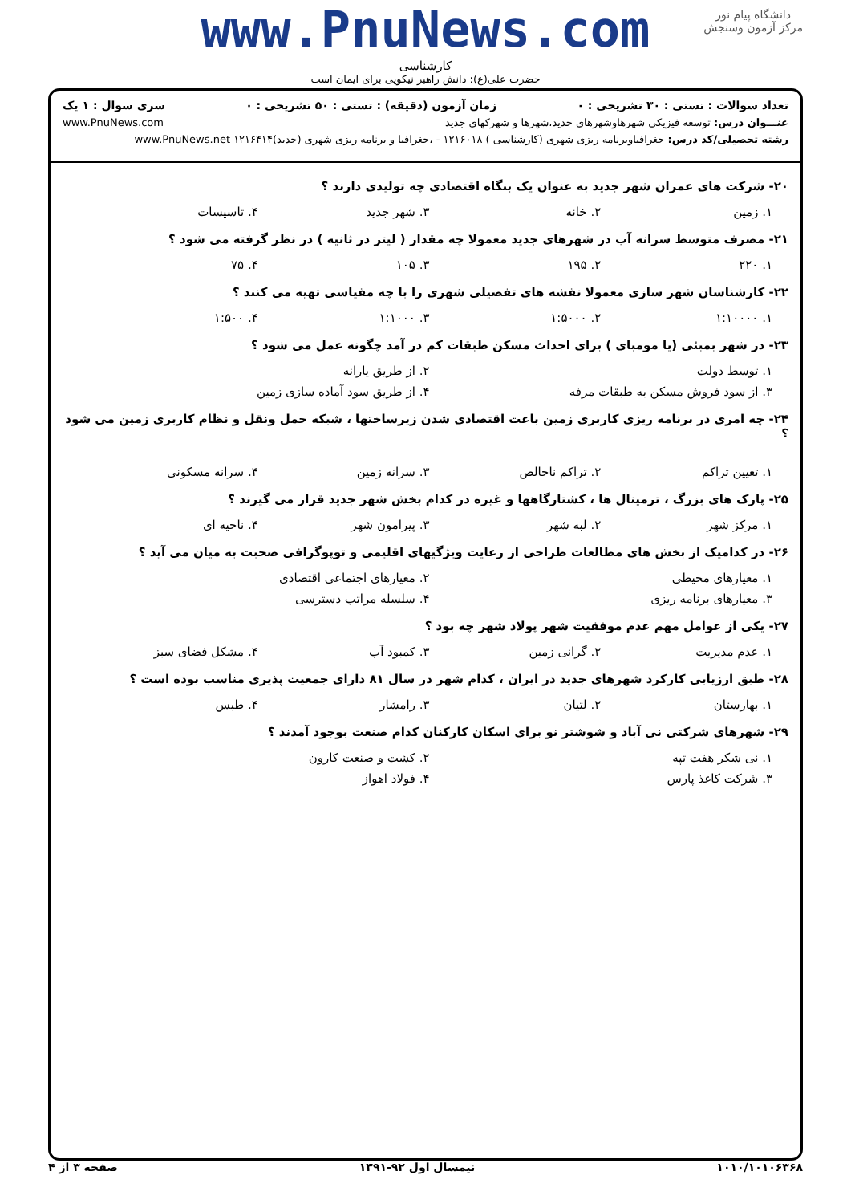دانشگاه پیام نور
مرکز آزمون وسنجش
www.PnuNews.com
کارشناسی
حضرت علی(ع): دانش راهبر نیکویی برای ایمان است
تعداد سوالات : تستی : ۳۰ تشریحی : ۰ زمان آزمون (دقیقه) : تستی : ۵۰ تشریحی : ۰ سری سوال : ۱ یک
عنـــوان درس: توسعه فیزیکی شهرهاوشهرهای جدید،شهرها و شهرکهای جدید www.PnuNews.com
رشته تحصیلی/کد درس: جغرافیاوبرنامه ریزی شهری (کارشناسی ) ۱۲۱۶۰۱۸ - ،جغرافیا و برنامه ریزی شهری (جدید)۱۲۱۶۴۱۴ www.PnuNews.net
۲۰- شرکت های عمران شهر جدید به عنوان یک بنگاه اقتصادی چه تولیدی دارند ؟
۱. زمین ۲. خانه ۳. شهر جدید ۴. تاسیسات
۲۱- مصرف متوسط سرانه آب در شهرهای جدید معمولا چه مقدار ( لیتر در ثانیه ) در نظر گرفته می شود ؟
۱. ۲۲۰ ۲. ۱۹۵ ۳. ۱۰۵ ۴. ۷۵
۲۲- کارشناسان شهر سازی معمولا نقشه های تفصیلی شهری را با چه مقیاسی تهیه می کنند ؟
۱. ۱:۱۰۰۰۰ ۲. ۱:۵۰۰۰ ۳. ۱:۱۰۰۰ ۴. ۱:۵۰۰
۲۳- در شهر بمبئی (یا مومبای ) برای احداث مسکن طبقات کم در آمد چگونه عمل می شود ؟
۱. توسط دولت ۲. از طریق یارانه
۳. از سود فروش مسکن به طبقات مرفه ۴. از طریق سود آماده سازی زمین
۲۴- چه امری در برنامه ریزی کاربری زمین باعث اقتصادی شدن زیرساختها ، شبکه حمل ونقل و نظام کاربری زمین می شود ؟
۱. تعیین تراکم ۲. تراکم ناخالص ۳. سرانه زمین ۴. سرانه مسکونی
۲۵- پارک های بزرگ ، ترمینال ها ، کشتارگاهها و غیره در کدام بخش شهر جدید قرار می گیرند ؟
۱. مرکز شهر ۲. لبه شهر ۳. پیرامون شهر ۴. ناحیه ای
۲۶- در کدامیک از بخش های مطالعات طراحی از رعایت ویژگیهای اقلیمی و توپوگرافی صحبت به میان می آید ؟
۱. معیارهای محیطی ۲. معیارهای اجتماعی اقتصادی
۳. معیارهای برنامه ریزی ۴. سلسله مراتب دسترسی
۲۷- یکی از عوامل مهم عدم موفقیت شهر پولاد شهر چه بود ؟
۱. عدم مدیریت ۲. گرانی زمین ۳. کمبود آب ۴. مشکل فضای سبز
۲۸- طبق ارزیابی کارکرد شهرهای جدید در ایران ، کدام شهر در سال ۸۱ دارای جمعیت پذیری مناسب بوده است ؟
۱. بهارستان ۲. لتیان ۳. رامشار ۴. طبس
۲۹- شهرهای شرکتی نی آباد و شوشتر نو برای اسکان کارکنان کدام صنعت بوجود آمدند ؟
۱. نی شکر هفت تپه ۲. کشت و صنعت کارون
۳. شرکت کاغذ پارس ۴. فولاد اهواز
۱۰۱۰/۱۰۱۰۶۳۶۸ نیمسال اول ۹۲-۱۳۹۱ صفحه ۳ از ۴